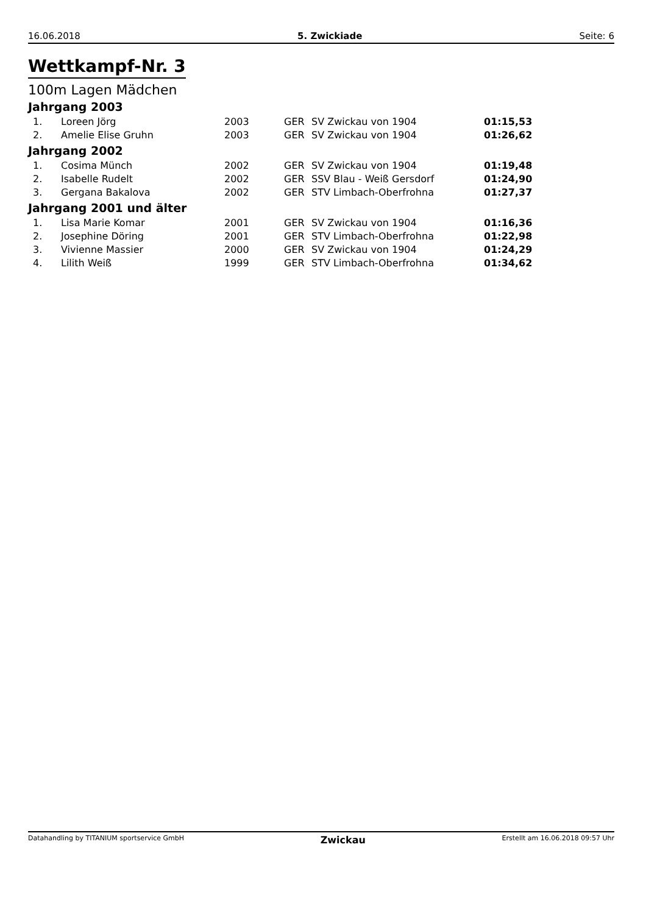16.06.2018 5. Zwickiade Seite: 6
Wettkampf-Nr. 3
100m Lagen Mädchen
Jahrgang 2003
| 1. | Loreen Jörg | 2003 | GER | SV Zwickau von 1904 | 01:15,53 |
| 2. | Amelie Elise Gruhn | 2003 | GER | SV Zwickau von 1904 | 01:26,62 |
Jahrgang 2002
| 1. | Cosima Münch | 2002 | GER | SV Zwickau von 1904 | 01:19,48 |
| 2. | Isabelle Rudelt | 2002 | GER | SSV Blau - Weiß Gersdorf | 01:24,90 |
| 3. | Gergana Bakalova | 2002 | GER | STV Limbach-Oberfrohna | 01:27,37 |
Jahrgang 2001 und älter
| 1. | Lisa Marie Komar | 2001 | GER | SV Zwickau von 1904 | 01:16,36 |
| 2. | Josephine Döring | 2001 | GER | STV Limbach-Oberfrohna | 01:22,98 |
| 3. | Vivienne Massier | 2000 | GER | SV Zwickau von 1904 | 01:24,29 |
| 4. | Lilith Weiß | 1999 | GER | STV Limbach-Oberfrohna | 01:34,62 |
Datahandling by TITANIUM sportservice GmbH Zwickau Erstellt am 16.06.2018 09:57 Uhr